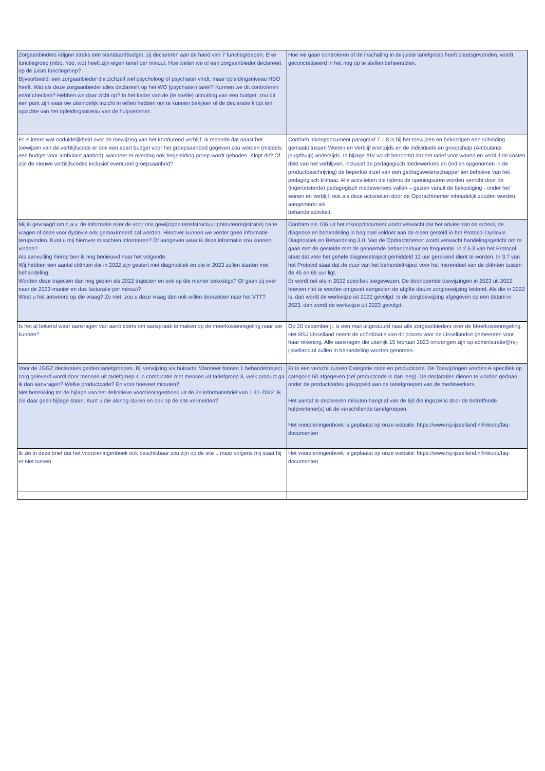| Zorgaanbieders krijgen straks een standaardbudget, zij declareren aan de hand van 7 functiegroepen. Elke functiegroep (mbo, hbo, wo) heeft zijn eigen tarief per minuut. Hoe weten we of een zorgaanbieder declareert op de juiste functiegroep? Bijvoorbeeld: een zorgaanbieder die zichzelf wel psycholoog of psychiater vindt, maar opleidingsniveau HBO heeft. Wat als deze zorgaanbieder alles declareert op het WO (psychiater) tarief? Kunnen we dit controleren en/of checken? Hebben we daar zicht op? In het kader van de (te snelle) uitnutting van een budget, zou dit een punt zijn waar we uiteindelijk inzicht in willen hebben om te kunnen bekijken of de declaratie klopt ten opzichte van het opleidingsniveau van de hulpverlener. | Hoe we gaan controleren of de inschaling in de juiste tariefgroep heeft plaatsgevonden, wordt geconcretiseerd in het nog op te stellen beheersplan. |
| Er is intern wat onduidelijkheid over de toewijzing van het kortdurend verblijf. Ik meende dat naast het toewijzen van de verblijfscode er ook een apart budget voor het groepsaanbod gegeven zou worden (middels een budget voor ambulant aanbod), wanneer er overdag ook begeleiding groep wordt geboden. Klopt dit? Of zijn de nieuwe verblijfscodes inclusief eventueel groepsaanbod? | Conform inkoopdocument paragraaf 7.1.8 is bij het toewijzen en bekostigen een scheiding gemaakt tussen Wonen en Verblijf enerzijds en de individuele en groepshulp (Ambulante jeugdhulp) anderzijds. In bijlage XIV wordt benoemd dat het tarief voor wonen en verblijf de kosten dekt van het verblijven, inclusief de pedagogisch medewerkers en (indien opgenomen in de productbeschrijving) de beperkte inzet van een gedragswetenschapper ten behoeve van het pedagogisch klimaat. Alle activiteiten die tijdens de openingsuren worden verricht door de (ingeroosterde) pedagogisch medewerkers vallen – gezien vanuit de bekostiging - onder het wonen en verblijf, ook als deze activiteiten door de Opdrachtnemer inhoudelijk zouden worden aangemerkt als behandelactiviteit. |
| Mij is gevraagd om n.a.v. de informatie over de voor ons gewijzigde tariefstructuur (minutenregistratie) na te vragen of deze voor dyslexie ook gemaximeerd zal worden. Hierover kunnen we verder geen informatie terugvinden. Kunt u mij hierover misschien informeren? Of aangeven waar ik deze informatie zou kunnen vinden? Als aanvulling hierop ben ik nog benieuwd naar het volgende: Wij hebben een aantal cliënten die in 2022 zijn gestart met diagnostiek en die in 2023 zullen starten met behandeling. Worden deze trajecten dan nog gezien als 2022 trajecten en ook op die manier bekostigd? Of gaan zij over naar de 2023-manier en dus facturatie per minuut? Weet u het antwoord op die vraag? Zo niet, zou u deze vraag dan ook willen doorzetten naar het VTT? | Conform eis 106 uit het Inkoopdocument wordt verwacht dat het advies van de school, de diagnose en behandeling in beginsel voldoet aan de eisen gesteld in het Protocol Dyslexie Diagnostiek en Behandeling 3.0. Van de Opdrachtnemer wordt verwacht handelingsgericht om te gaan met de gestelde met de genoemde behandelduur en frequentie. In 2.5.3 van het Protocol staat dat voor het gehele diagnosetraject gemiddeld 12 uur gerekend dient te worden. In 3.7 van het Protocol staat dat de duur van het behandeltraject voor het merendeel van de cliënten tussen de 45 en 65 uur ligt. Er wordt net als in 2022 specifiek toegewezen. De doorlopende toewijzingen in 2023 uit 2022 hoeven niet te worden omgezet aangezien de afgifte datum zorgtoewijzing leidend. Als die in 2022 is, dan wordt de werkwijze uit 2022 gevolgd. Is de zorgtoewijzing afgegeven op een datum in 2023, dan wordt de werkwijze uit 2023 gevolgd. |
| Is het al bekend waar aanvragen van aanbieders om aanspraak te maken op de meerkostenregeling naar toe kunnen? | Op 20 december jl. is een mail uitgestuurd naar alle zorgaanbieders over de Meerkostenregeling. Het RSJ IJsselland neemt de coördinatie van dit proces voor de IJssellandse gemeenten voor haar rekening. Alle aanvragen die uiterlijk 15 februari 2023 ontvangen zijn op administratie@rsj-ijsselland.nl zullen in behandeling worden genomen. |
| Voor de JGGZ declaraties gelden tariefgroepen. Bij verwijzing via huisarts: Wanneer binnen 1 behandeltraject zorg geleverd wordt door mensen uit tariefgroep 4 in combinatie met mensen uit tariefgroep 3, welk product ga ik dan aanvragen? Welke productcode? En voor hoeveel minuten? Met betrekking tot de bijlage van het definitieve voorzieningenboek uit de 2e informatiebrief van 1-11-2022: Ik zie daar geen bijlage staan. Kunt u die alsnog sturen en ook op de site vermelden? | Er is een verschil tussen Categorie code en productcode. De Toewijzingen worden A-specifiek op categorie 50 afgegeven (cel productcode is dan leeg). De declaraties dienen te worden gedaan onder de productcodes gekoppeld aan de tariefgroepen van de medewerkers. Het aantal te declareren minuten hangt af van de tijd die ingezet is door de betreffende hulpverlener(s) uit de verschillende tariefgroepen. Het voorzieningenboek is geplaatst op onze website: https://www.rsj-ijsselland.nl/inkoop/faq-documenten |
| Ik zie in deze brief dat het voorzieningenboek ook beschikbaar zou zijn op de site .. maar volgens mij staat hij er niet tussen | Het voorzieningenboek is geplaatst op onze website: https://www.rsj-ijsselland.nl/inkoop/faq-documenten |